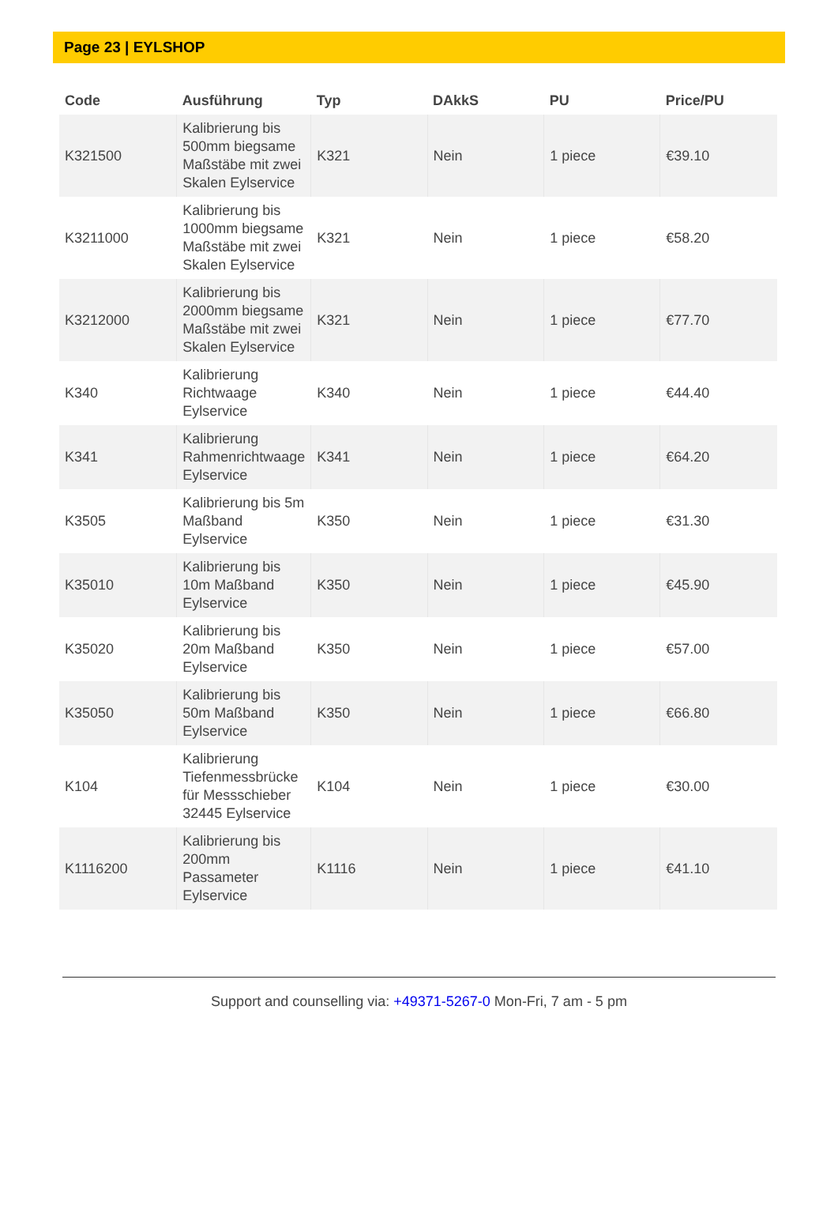Page 23 | EYLSHOP
| Code | Ausführung | Typ | DAkkS | PU | Price/PU |
| --- | --- | --- | --- | --- | --- |
| K321500 | Kalibrierung bis 500mm biegsame Maßstäbe mit zwei Skalen Eylservice | K321 | Nein | 1 piece | €39.10 |
| K3211000 | Kalibrierung bis 1000mm biegsame Maßstäbe mit zwei Skalen Eylservice | K321 | Nein | 1 piece | €58.20 |
| K3212000 | Kalibrierung bis 2000mm biegsame Maßstäbe mit zwei Skalen Eylservice | K321 | Nein | 1 piece | €77.70 |
| K340 | Kalibrierung Richtwaage Eylservice | K340 | Nein | 1 piece | €44.40 |
| K341 | Kalibrierung Rahmenrichtwaage Eylservice | K341 | Nein | 1 piece | €64.20 |
| K3505 | Kalibrierung bis 5m Maßband Eylservice | K350 | Nein | 1 piece | €31.30 |
| K35010 | Kalibrierung bis 10m Maßband Eylservice | K350 | Nein | 1 piece | €45.90 |
| K35020 | Kalibrierung bis 20m Maßband Eylservice | K350 | Nein | 1 piece | €57.00 |
| K35050 | Kalibrierung bis 50m Maßband Eylservice | K350 | Nein | 1 piece | €66.80 |
| K104 | Kalibrierung Tiefenmessbrücke für Messschieber 32445 Eylservice | K104 | Nein | 1 piece | €30.00 |
| K1116200 | Kalibrierung bis 200mm Passameter Eylservice | K1116 | Nein | 1 piece | €41.10 |
Support and counselling via: +49371-5267-0 Mon-Fri, 7 am - 5 pm